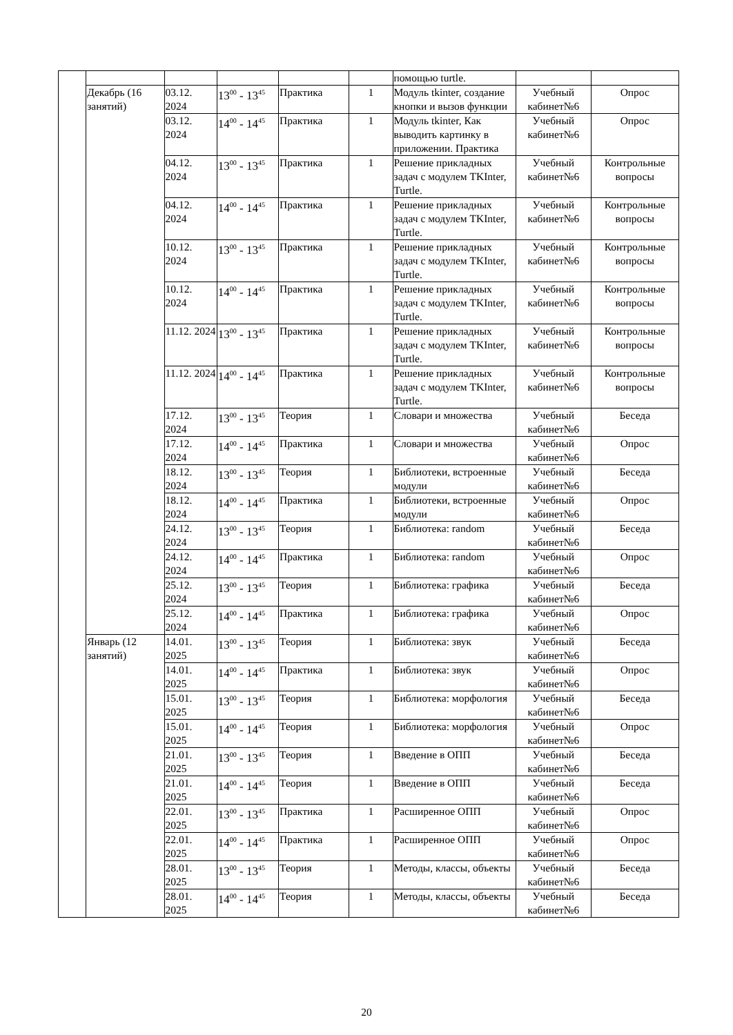| | | | | | | помощью turtle. | | |
| | Декабрь (16 занятий) | 03.12. 2024 | 13<sup>00</sup> - 13<sup>45</sup> | Практика | 1 | Модуль tkinter, создание кнопки и вызов функции | Учебный кабинет№6 | Опрос |
| | | 03.12. 2024 | 14<sup>00</sup> - 14<sup>45</sup> | Практика | 1 | Модуль tkinter, Как выводить картинку в приложении. Практика | Учебный кабинет№6 | Опрос |
| | | 04.12. 2024 | 13<sup>00</sup> - 13<sup>45</sup> | Практика | 1 | Решение прикладных задач с модулем TKInter, Turtle. | Учебный кабинет№6 | Контрольные вопросы |
| | | 04.12. 2024 | 14<sup>00</sup> - 14<sup>45</sup> | Практика | 1 | Решение прикладных задач с модулем TKInter, Turtle. | Учебный кабинет№6 | Контрольные вопросы |
| | | 10.12. 2024 | 13<sup>00</sup> - 13<sup>45</sup> | Практика | 1 | Решение прикладных задач с модулем TKInter, Turtle. | Учебный кабинет№6 | Контрольные вопросы |
| | | 10.12. 2024 | 14<sup>00</sup> - 14<sup>45</sup> | Практика | 1 | Решение прикладных задач с модулем TKInter, Turtle. | Учебный кабинет№6 | Контрольные вопросы |
| | | 11.12. 2024 | 13<sup>00</sup> - 13<sup>45</sup> | Практика | 1 | Решение прикладных задач с модулем TKInter, Turtle. | Учебный кабинет№6 | Контрольные вопросы |
| | | 11.12. 2024 | 14<sup>00</sup> - 14<sup>45</sup> | Практика | 1 | Решение прикладных задач с модулем TKInter, Turtle. | Учебный кабинет№6 | Контрольные вопросы |
| | | 17.12. 2024 | 13<sup>00</sup> - 13<sup>45</sup> | Теория | 1 | Словари и множества | Учебный кабинет№6 | Беседа |
| | | 17.12. 2024 | 14<sup>00</sup> - 14<sup>45</sup> | Практика | 1 | Словари и множества | Учебный кабинет№6 | Опрос |
| | | 18.12. 2024 | 13<sup>00</sup> - 13<sup>45</sup> | Теория | 1 | Библиотеки, встроенные модули | Учебный кабинет№6 | Беседа |
| | | 18.12. 2024 | 14<sup>00</sup> - 14<sup>45</sup> | Практика | 1 | Библиотеки, встроенные модули | Учебный кабинет№6 | Опрос |
| | | 24.12. 2024 | 13<sup>00</sup> - 13<sup>45</sup> | Теория | 1 | Библиотека: random | Учебный кабинет№6 | Беседа |
| | | 24.12. 2024 | 14<sup>00</sup> - 14<sup>45</sup> | Практика | 1 | Библиотека: random | Учебный кабинет№6 | Опрос |
| | | 25.12. 2024 | 13<sup>00</sup> - 13<sup>45</sup> | Теория | 1 | Библиотека: графика | Учебный кабинет№6 | Беседа |
| | | 25.12. 2024 | 14<sup>00</sup> - 14<sup>45</sup> | Практика | 1 | Библиотека: графика | Учебный кабинет№6 | Опрос |
| | Январь (12 занятий) | 14.01. 2025 | 13<sup>00</sup> - 13<sup>45</sup> | Теория | 1 | Библиотека: звук | Учебный кабинет№6 | Беседа |
| | | 14.01. 2025 | 14<sup>00</sup> - 14<sup>45</sup> | Практика | 1 | Библиотека: звук | Учебный кабинет№6 | Опрос |
| | | 15.01. 2025 | 13<sup>00</sup> - 13<sup>45</sup> | Теория | 1 | Библиотека: морфология | Учебный кабинет№6 | Беседа |
| | | 15.01. 2025 | 14<sup>00</sup> - 14<sup>45</sup> | Теория | 1 | Библиотека: морфология | Учебный кабинет№6 | Опрос |
| | | 21.01. 2025 | 13<sup>00</sup> - 13<sup>45</sup> | Теория | 1 | Введение в ОПП | Учебный кабинет№6 | Беседа |
| | | 21.01. 2025 | 14<sup>00</sup> - 14<sup>45</sup> | Теория | 1 | Введение в ОПП | Учебный кабинет№6 | Беседа |
| | | 22.01. 2025 | 13<sup>00</sup> - 13<sup>45</sup> | Практика | 1 | Расширенное ОПП | Учебный кабинет№6 | Опрос |
| | | 22.01. 2025 | 14<sup>00</sup> - 14<sup>45</sup> | Практика | 1 | Расширенное ОПП | Учебный кабинет№6 | Опрос |
| | | 28.01. 2025 | 13<sup>00</sup> - 13<sup>45</sup> | Теория | 1 | Методы, классы, объекты | Учебный кабинет№6 | Беседа |
| | | 28.01. 2025 | 14<sup>00</sup> - 14<sup>45</sup> | Теория | 1 | Методы, классы, объекты | Учебный кабинет№6 | Беседа |
20